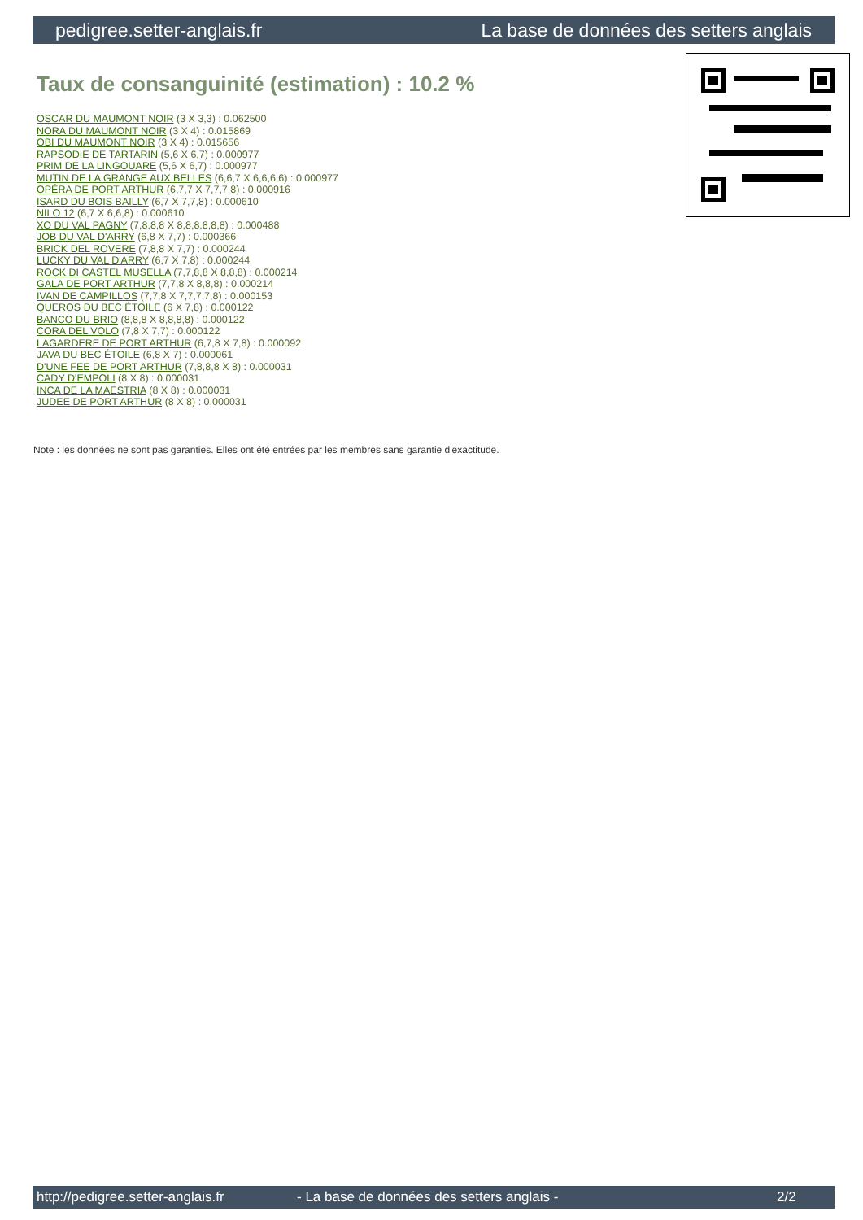pedigree.setter-anglais.fr La base de données des setters anglais
Taux de consanguinité (estimation) : 10.2 %
OSCAR DU MAUMONT NOIR (3 X 3,3) : 0.062500
NORA DU MAUMONT NOIR (3 X 4) : 0.015869
OBI DU MAUMONT NOIR (3 X 4) : 0.015656
RAPSODIE DE TARTARIN (5,6 X 6,7) : 0.000977
PRIM DE LA LINGOUARE (5,6 X 6,7) : 0.000977
MUTIN DE LA GRANGE AUX BELLES (6,6,7 X 6,6,6,6) : 0.000977
OPÉRA DE PORT ARTHUR (6,7,7 X 7,7,7,8) : 0.000916
ISARD DU BOIS BAILLY (6,7 X 7,7,8) : 0.000610
NILO 12 (6,7 X 6,6,8) : 0.000610
XO DU VAL PAGNY (7,8,8,8 X 8,8,8,8,8,8) : 0.000488
JOB DU VAL D'ARRY (6,8 X 7,7) : 0.000366
BRICK DEL ROVERE (7,8,8 X 7,7) : 0.000244
LUCKY DU VAL D'ARRY (6,7 X 7,8) : 0.000244
ROCK DI CASTEL MUSELLA (7,7,8,8 X 8,8,8) : 0.000214
GALA DE PORT ARTHUR (7,7,8 X 8,8,8) : 0.000214
IVAN DE CAMPILLOS (7,7,8 X 7,7,7,7,8) : 0.000153
QUEROS DU BEC ÉTOILE (6 X 7,8) : 0.000122
BANCO DU BRIO (8,8,8 X 8,8,8,8) : 0.000122
CORA DEL VOLO (7,8 X 7,7) : 0.000122
LAGARDERE DE PORT ARTHUR (6,7,8 X 7,8) : 0.000092
JAVA DU BEC ÉTOILE (6,8 X 7) : 0.000061
D'UNE FEE DE PORT ARTHUR (7,8,8,8 X 8) : 0.000031
CADY D'EMPOLI (8 X 8) : 0.000031
INCA DE LA MAESTRIA (8 X 8) : 0.000031
JUDEE DE PORT ARTHUR (8 X 8) : 0.000031
Note : les données ne sont pas garanties. Elles ont été entrées par les membres sans garantie d'exactitude.
http://pedigree.setter-anglais.fr - La base de données des setters anglais - 2/2